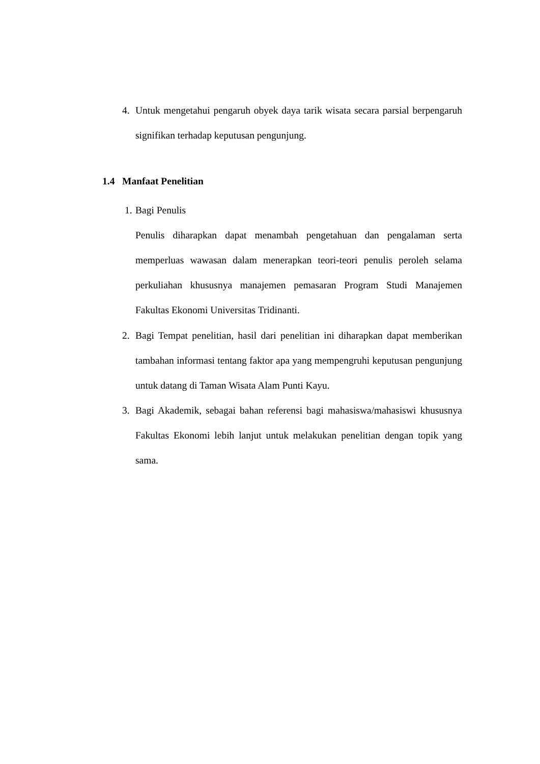4.
Untuk mengetahui pengaruh obyek daya tarik wisata secara parsial berpengaruh signifikan terhadap keputusan pengunjung.
1.4 Manfaat Penelitian
1.
Bagi Penulis
Penulis diharapkan dapat menambah pengetahuan dan pengalaman serta memperluas wawasan dalam menerapkan teori-teori penulis peroleh selama perkuliahan khususnya manajemen pemasaran Program Studi Manajemen Fakultas Ekonomi Universitas Tridinanti.
2.
Bagi Tempat penelitian, hasil dari penelitian ini diharapkan dapat memberikan tambahan informasi tentang faktor apa yang mempengruhi keputusan pengunjung untuk datang di Taman Wisata Alam Punti Kayu.
3.
Bagi Akademik, sebagai bahan referensi bagi mahasiswa/mahasiswi khususnya Fakultas Ekonomi lebih lanjut untuk melakukan penelitian dengan topik yang sama.